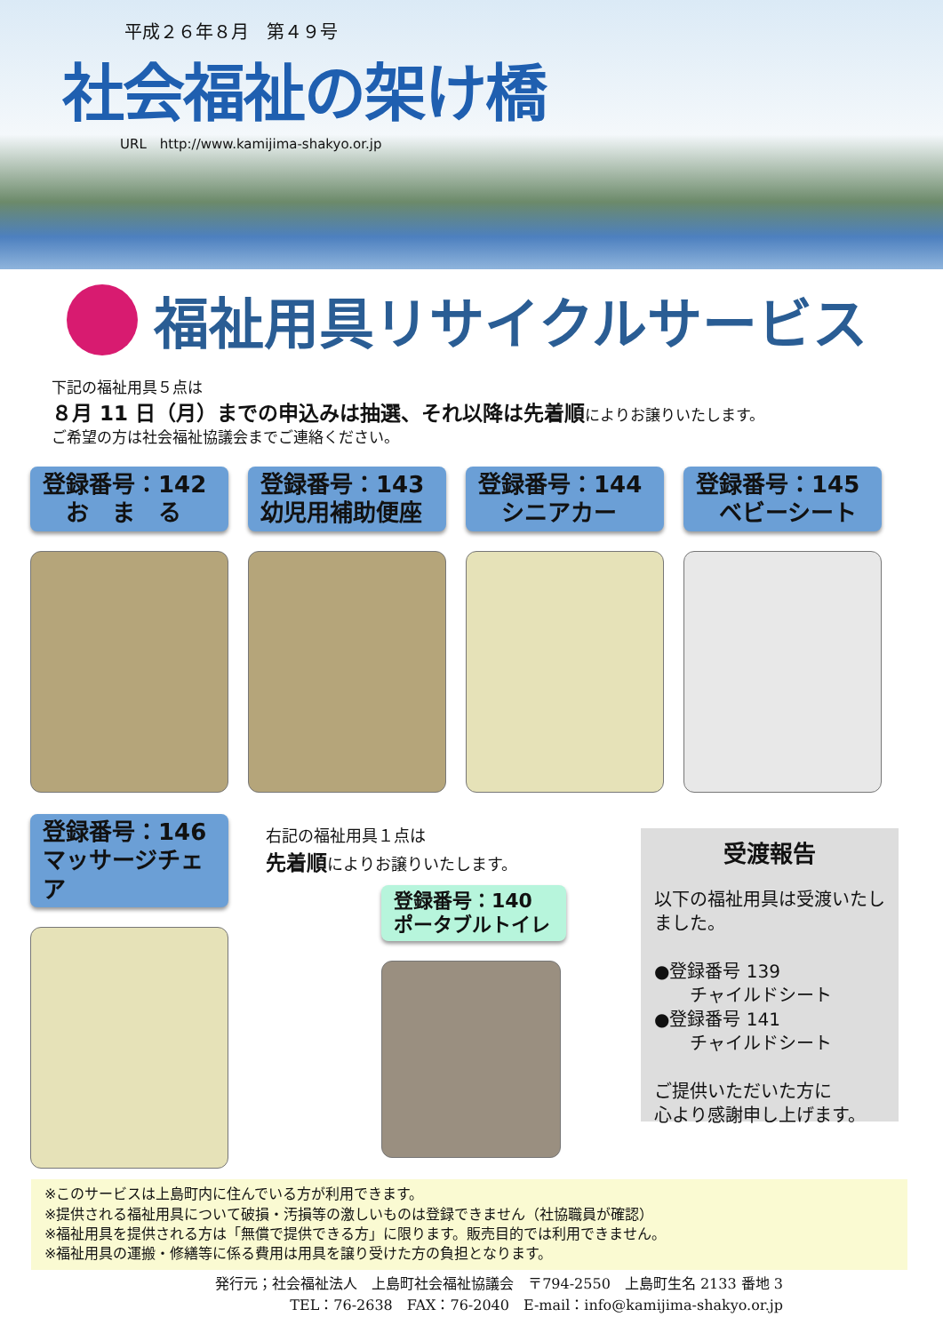平成２６年８月　第４９号
社会福祉の架け橋
URL　http://www.kamijima-shakyo.or.jp
福祉用具リサイクルサービス
下記の福祉用具５点は
８月 11 日（月）までの申込みは抽選、それ以降は先着順によりお譲りいたします。
ご希望の方は社会福祉協議会までご連絡ください。
登録番号：142
　お　ま　る
登録番号：143
幼児用補助便座
登録番号：144
　シニアカー
登録番号：145
　ベビーシート
登録番号：146
マッサージチェア
右記の福祉用具１点は
先着順によりお譲りいたします。
登録番号：140
ポータブルトイレ
受渡報告
以下の福祉用具は受渡いたしました。
●登録番号 139
　　チャイルドシート
●登録番号 141
　　チャイルドシート
ご提供いただいた方に
心より感謝申し上げます。
※このサービスは上島町内に住んでいる方が利用できます。
※提供される福祉用具について破損・汚損等の激しいものは登録できません（社協職員が確認）
※福祉用具を提供される方は「無償で提供できる方」に限ります。販売目的では利用できません。
※福祉用具の運搬・修繕等に係る費用は用具を譲り受けた方の負担となります。
発行元；社会福祉法人　上島町社会福祉協議会　〒794-2550　上島町生名 2133 番地 3
TEL：76-2638　FAX：76-2040　E-mail：info@kamijima-shakyo.or.jp